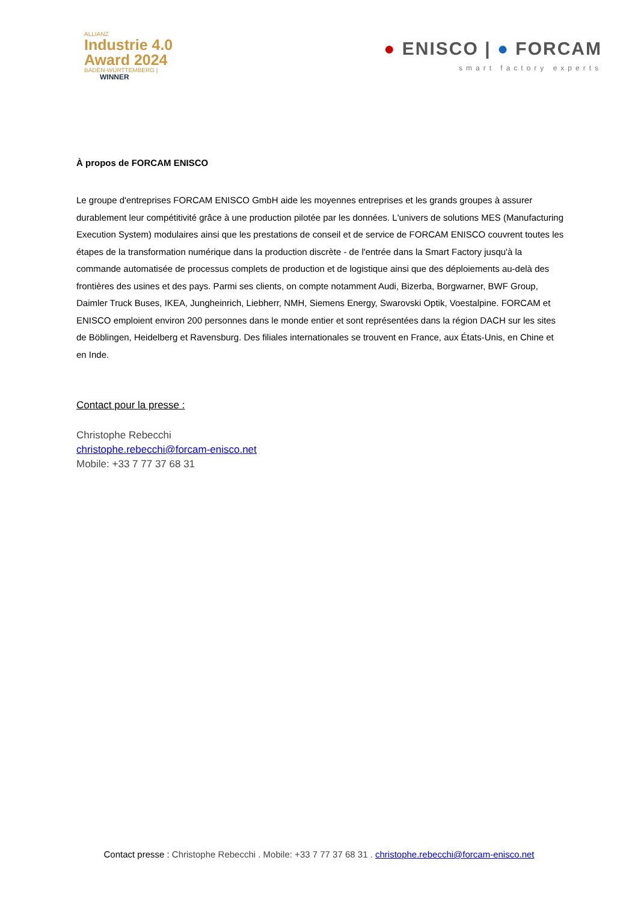ALLIANZ
Industrie 4.0
Award 2024
BADEN-WÜRTTEMBERG |
WINNER
● ENISCO | ● FORCAM
smart factory experts
À propos de FORCAM ENISCO
Le groupe d'entreprises FORCAM ENISCO GmbH aide les moyennes entreprises et les grands groupes à assurer durablement leur compétitivité grâce à une production pilotée par les données. L'univers de solutions MES (Manufacturing Execution System) modulaires ainsi que les prestations de conseil et de service de FORCAM ENISCO couvrent toutes les étapes de la transformation numérique dans la production discrète - de l'entrée dans la Smart Factory jusqu'à la commande automatisée de processus complets de production et de logistique ainsi que des déploiements au-delà des frontières des usines et des pays. Parmi ses clients, on compte notamment Audi, Bizerba, Borgwarner, BWF Group, Daimler Truck Buses, IKEA, Jungheinrich, Liebherr, NMH, Siemens Energy, Swarovski Optik, Voestalpine. FORCAM et ENISCO emploient environ 200 personnes dans le monde entier et sont représentées dans la région DACH sur les sites de Böblingen, Heidelberg et Ravensburg. Des filiales internationales se trouvent en France, aux États-Unis, en Chine et en Inde.
Contact pour la presse :
Christophe Rebecchi
christophe.rebecchi@forcam-enisco.net
Mobile: +33 7 77 37 68 31
Contact presse : Christophe Rebecchi . Mobile: +33 7 77 37 68 31 . christophe.rebecchi@forcam-enisco.net